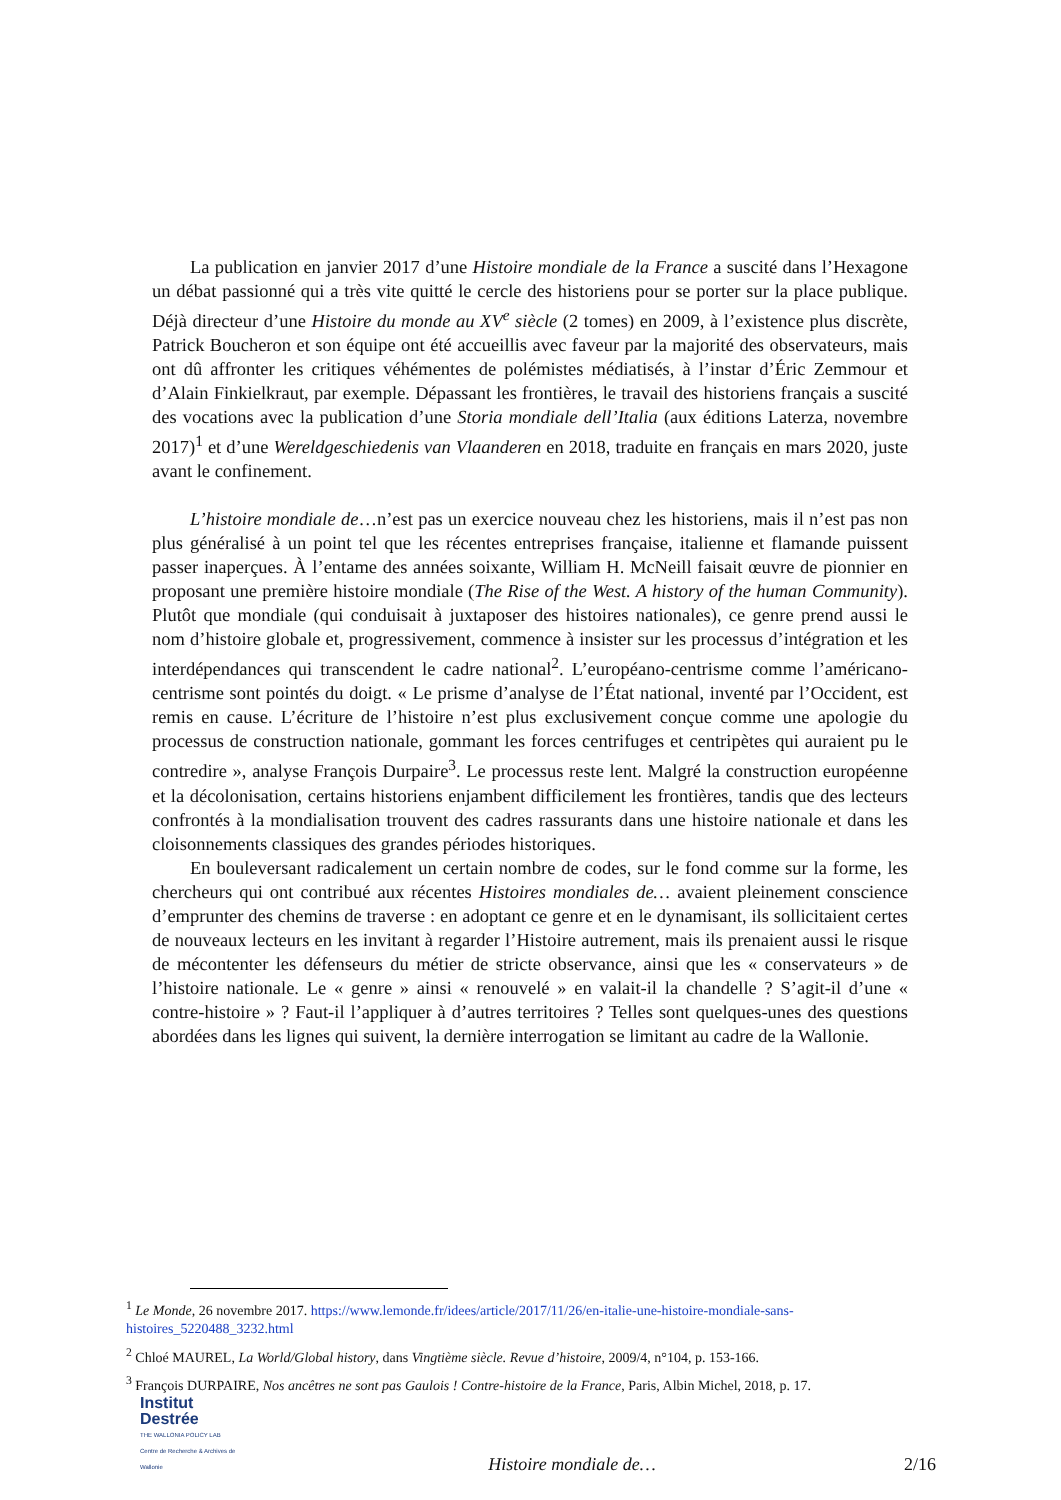La publication en janvier 2017 d’une Histoire mondiale de la France a suscité dans l’Hexagone un débat passionné qui a très vite quitté le cercle des historiens pour se porter sur la place publique. Déjà directeur d’une Histoire du monde au XV<sup>e</sup> siècle (2 tomes) en 2009, à l’existence plus discrète, Patrick Boucheron et son équipe ont été accueillis avec faveur par la majorité des observateurs, mais ont dû affronter les critiques véhémentes de polémistes médiatisés, à l’instar d’Éric Zemmour et d’Alain Finkielkraut, par exemple. Dépassant les frontières, le travail des historiens français a suscité des vocations avec la publication d’une Storia mondiale dell’Italia (aux éditions Laterza, novembre 2017)<sup>1</sup> et d’une Wereldgeschiedenis van Vlaanderen en 2018, traduite en français en mars 2020, juste avant le confinement.
L’histoire mondiale de…n’est pas un exercice nouveau chez les historiens, mais il n’est pas non plus généralisé à un point tel que les récentes entreprises française, italienne et flamande puissent passer inaperçues. À l’entame des années soixante, William H. McNeill faisait œuvre de pionnier en proposant une première histoire mondiale (The Rise of the West. A history of the human Community). Plutôt que mondiale (qui conduisait à juxtaposer des histoires nationales), ce genre prend aussi le nom d’histoire globale et, progressivement, commence à insister sur les processus d’intégration et les interdépendances qui transcendent le cadre national<sup>2</sup>. L’européano-centrisme comme l’américano-centrisme sont pointés du doigt. « Le prisme d’analyse de l’État national, inventé par l’Occident, est remis en cause. L’écriture de l’histoire n’est plus exclusivement conçue comme une apologie du processus de construction nationale, gommant les forces centrifuges et centripètes qui auraient pu le contredire », analyse François Durpaire<sup>3</sup>. Le processus reste lent. Malgré la construction européenne et la décolonisation, certains historiens enjambent difficilement les frontières, tandis que des lecteurs confrontés à la mondialisation trouvent des cadres rassurants dans une histoire nationale et dans les cloisonnements classiques des grandes périodes historiques.
En bouleversant radicalement un certain nombre de codes, sur le fond comme sur la forme, les chercheurs qui ont contribué aux récentes Histoires mondiales de… avaient pleinement conscience d’emprunter des chemins de traverse : en adoptant ce genre et en le dynamisant, ils sollicitaient certes de nouveaux lecteurs en les invitant à regarder l’Histoire autrement, mais ils prenaient aussi le risque de mécontenter les défenseurs du métier de stricte observance, ainsi que les « conservateurs » de l’histoire nationale. Le « genre » ainsi « renouvelé » en valait-il la chandelle ? S’agit-il d’une « contre-histoire » ? Faut-il l’appliquer à d’autres territoires ? Telles sont quelques-unes des questions abordées dans les lignes qui suivent, la dernière interrogation se limitant au cadre de la Wallonie.
<sup>1</sup> Le Monde, 26 novembre 2017. https://www.lemonde.fr/idees/article/2017/11/26/en-italie-une-histoire-mondiale-sans-histoires_5220488_3232.html
<sup>2</sup> Chloé MAUREL, La World/Global history, dans Vingtième siècle. Revue d’histoire, 2009/4, n°104, p. 153-166.
<sup>3</sup> François DURPAIRE, Nos ancêtres ne sont pas Gaulois ! Contre-histoire de la France, Paris, Albin Michel, 2018, p. 17.
Institut
Destrée
THE WALLONIA POLICY LAB
Centre de Recherche & Archives de Wallonie
Histoire mondiale de…
2/16